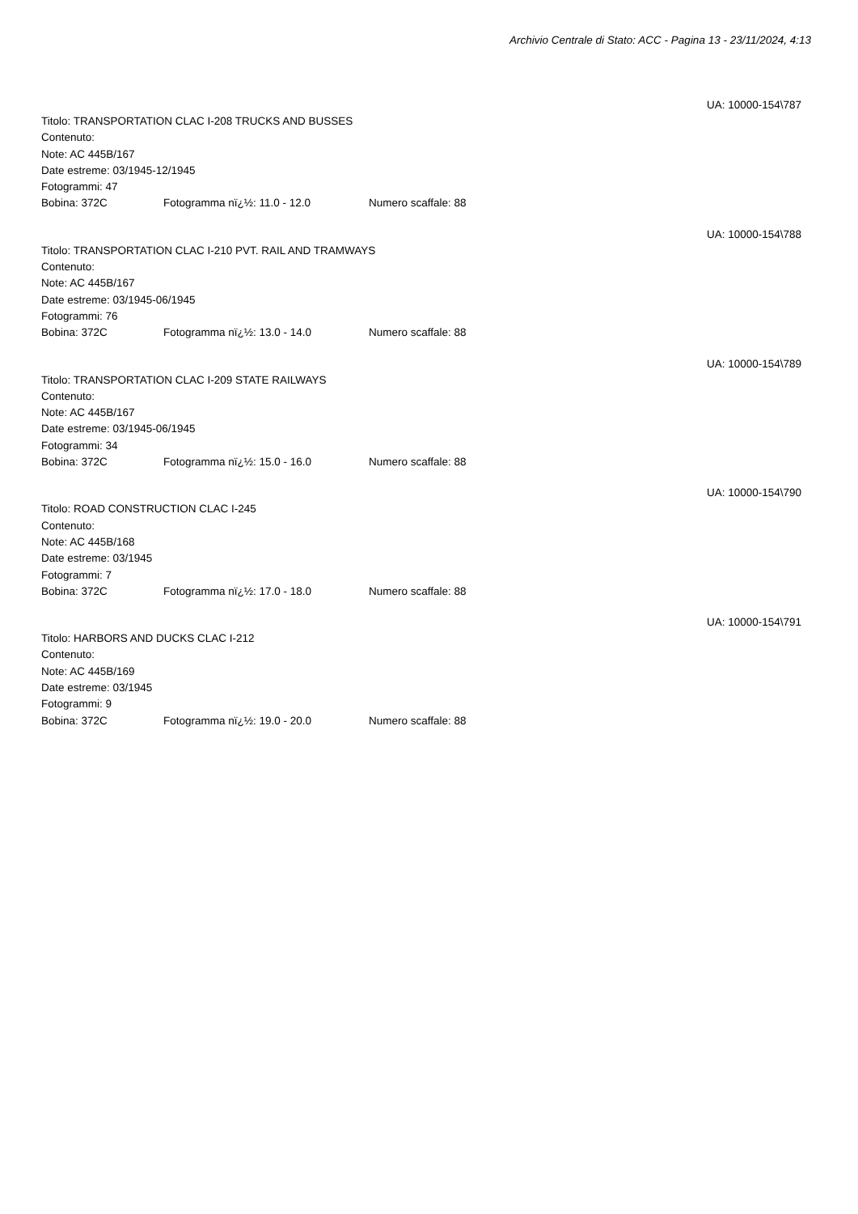Archivio Centrale di Stato: ACC - Pagina 13 - 23/11/2024, 4:13
UA: 10000-154\787
Titolo: TRANSPORTATION CLAC I-208 TRUCKS AND BUSSES
Contenuto:
Note: AC 445B/167
Date estreme: 03/1945-12/1945
Fotogrammi: 47
Bobina: 372C Fotogramma nï¿½: 11.0 - 12.0 Numero scaffale: 88
UA: 10000-154\788
Titolo: TRANSPORTATION CLAC I-210 PVT. RAIL AND TRAMWAYS
Contenuto:
Note: AC 445B/167
Date estreme: 03/1945-06/1945
Fotogrammi: 76
Bobina: 372C Fotogramma nï¿½: 13.0 - 14.0 Numero scaffale: 88
UA: 10000-154\789
Titolo: TRANSPORTATION CLAC I-209 STATE RAILWAYS
Contenuto:
Note: AC 445B/167
Date estreme: 03/1945-06/1945
Fotogrammi: 34
Bobina: 372C Fotogramma nï¿½: 15.0 - 16.0 Numero scaffale: 88
UA: 10000-154\790
Titolo: ROAD CONSTRUCTION CLAC I-245
Contenuto:
Note: AC 445B/168
Date estreme: 03/1945
Fotogrammi: 7
Bobina: 372C Fotogramma nï¿½: 17.0 - 18.0 Numero scaffale: 88
UA: 10000-154\791
Titolo: HARBORS AND DUCKS CLAC I-212
Contenuto:
Note: AC 445B/169
Date estreme: 03/1945
Fotogrammi: 9
Bobina: 372C Fotogramma nï¿½: 19.0 - 20.0 Numero scaffale: 88